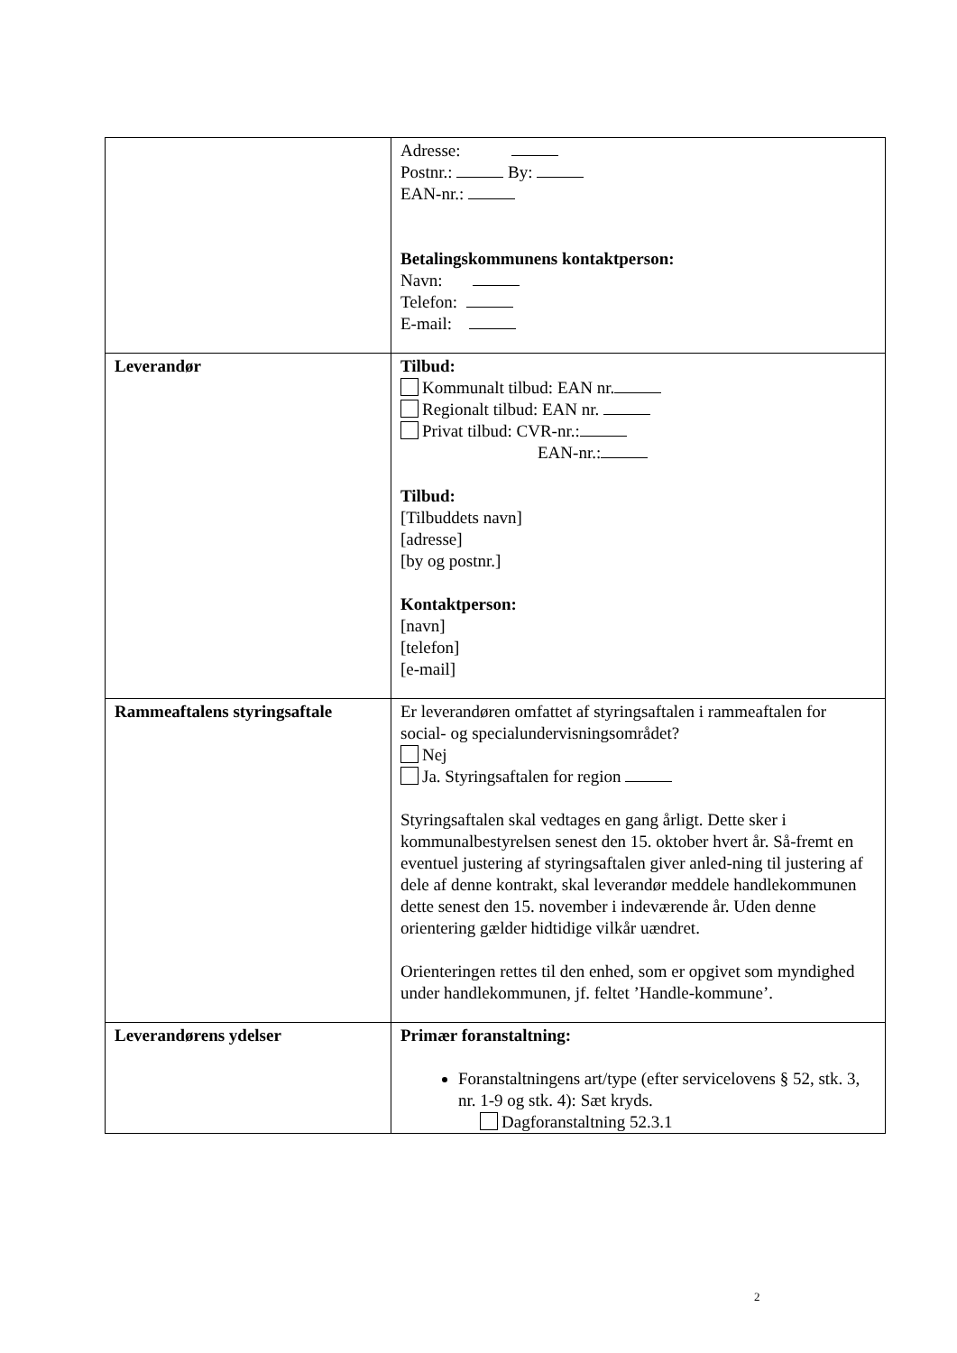| | Adresse: Postnr.: By: EAN-nr.: Betalingskommunens kontaktperson: Navn: Telefon: E-mail: |
| Leverandør | Tilbud: Kommunalt tilbud: EAN nr. Regionalt tilbud: EAN nr. Privat tilbud: CVR-nr.: EAN-nr.: Tilbud: [Tilbuddets navn] [adresse] [by og postnr.] Kontaktperson: [navn] [telefon] [e-mail] |
| Rammeaftalens styringsaftale | Er leverandøren omfattet af styringsaftalen i rammeaftalen for social- og specialundervisningsområdet? Nej Ja. Styringsaftalen for region Styringsaftalen skal vedtages en gang årligt. Dette sker i kommunalbestyrelsen senest den 15. oktober hvert år. Så-fremt en eventuel justering af styringsaftalen giver anled-ning til justering af dele af denne kontrakt, skal leverandør meddele handlekommunen dette senest den 15. november i indeværende år. Uden denne orientering gælder hidtidige vilkår uændret. Orienteringen rettes til den enhed, som er opgivet som myndighed under handlekommunen, jf. feltet ’Handle-kommune’. |
| Leverandørens ydelser | Primær foranstaltning: Foranstaltningens art/type (efter servicelovens § 52, stk. 3, nr. 1-9 og stk. 4): Sæt kryds. Dagforanstaltning 52.3.1 |
2